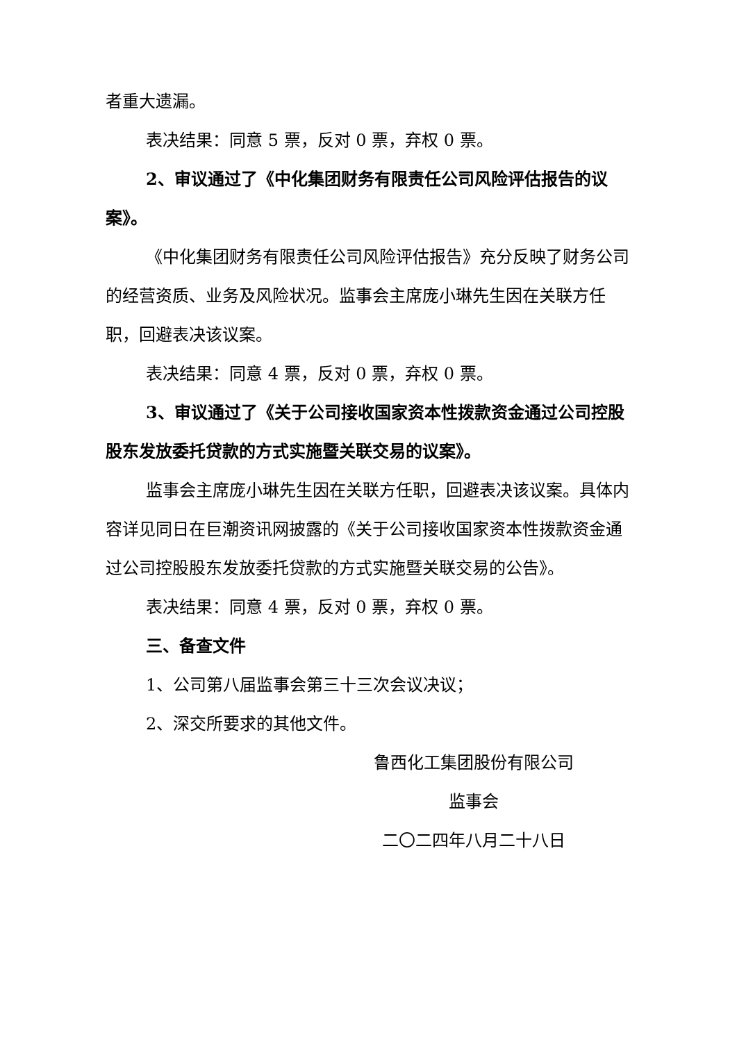者重大遗漏。
表决结果：同意 5 票，反对 0 票，弃权 0 票。
2、审议通过了《中化集团财务有限责任公司风险评估报告的议案》。
《中化集团财务有限责任公司风险评估报告》充分反映了财务公司的经营资质、业务及风险状况。监事会主席庞小琳先生因在关联方任职，回避表决该议案。
表决结果：同意 4 票，反对 0 票，弃权 0 票。
3、审议通过了《关于公司接收国家资本性拨款资金通过公司控股股东发放委托贷款的方式实施暨关联交易的议案》。
监事会主席庞小琳先生因在关联方任职，回避表决该议案。具体内容详见同日在巨潮资讯网披露的《关于公司接收国家资本性拨款资金通过公司控股股东发放委托贷款的方式实施暨关联交易的公告》。
表决结果：同意 4 票，反对 0 票，弃权 0 票。
三、备查文件
1、公司第八届监事会第三十三次会议决议；
2、深交所要求的其他文件。
鲁西化工集团股份有限公司
监事会
二〇二四年八月二十八日